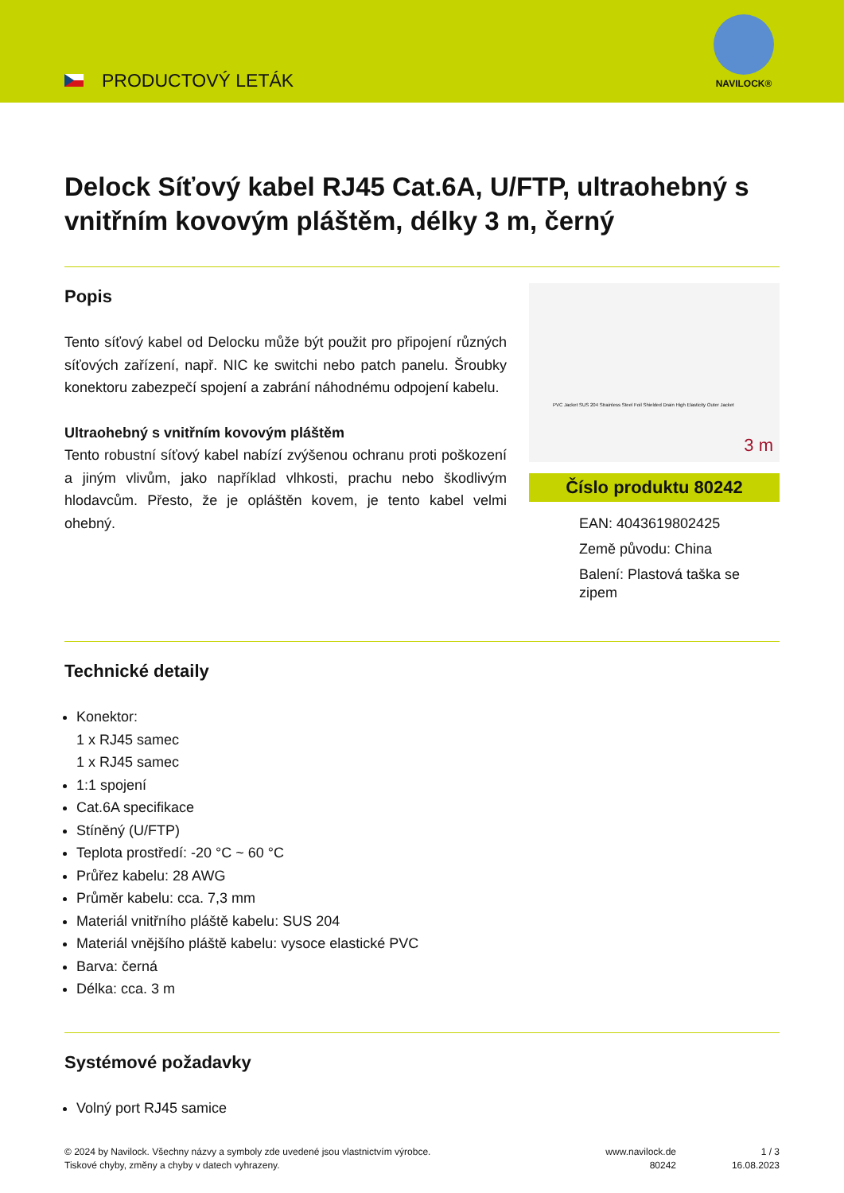PRODUCTOVÝ LETÁK
NAVILOCK®
Delock Síťový kabel RJ45 Cat.6A, U/FTP, ultraohebný s vnitřním kovovým pláštěm, délky 3 m, černý
Popis
Tento síťový kabel od Delocku může být použit pro připojení různých síťových zařízení, např. NIC ke switchi nebo patch panelu. Šroubky konektoru zabezpečí spojení a zabrání náhodnému odpojení kabelu.
Ultraohebný s vnitřním kovovým pláštěm
Tento robustní síťový kabel nabízí zvýšenou ochranu proti poškození a jiným vlivům, jako například vlhkosti, prachu nebo škodlivým hlodavcům. Přesto, že je opláštěn kovem, je tento kabel velmi ohebný.
PVC Jacket SUS 204 Strainless Steel Foil Shielded Drain High Elasticity Outer Jacket
3 m
Číslo produktu 80242
EAN: 4043619802425
Země původu: China
Balení: Plastová taška se zipem
Technické detaily
Konektor:
1 x RJ45 samec
1 x RJ45 samec
1:1 spojení
Cat.6A specifikace
Stíněný (U/FTP)
Teplota prostředí: -20 °C ~ 60 °C
Průřez kabelu: 28 AWG
Průměr kabelu: cca. 7,3 mm
Materiál vnitřního pláště kabelu: SUS 204
Materiál vnějšího pláště kabelu: vysoce elastické PVC
Barva: černá
Délka: cca. 3 m
Systémové požadavky
Volný port RJ45 samice
© 2024 by Navilock. Všechny názvy a symboly zde uvedené jsou vlastnictvím výrobce.
Tiskové chyby, změny a chyby v datech vyhrazeny.
www.navilock.de
80242
1 / 3
16.08.2023